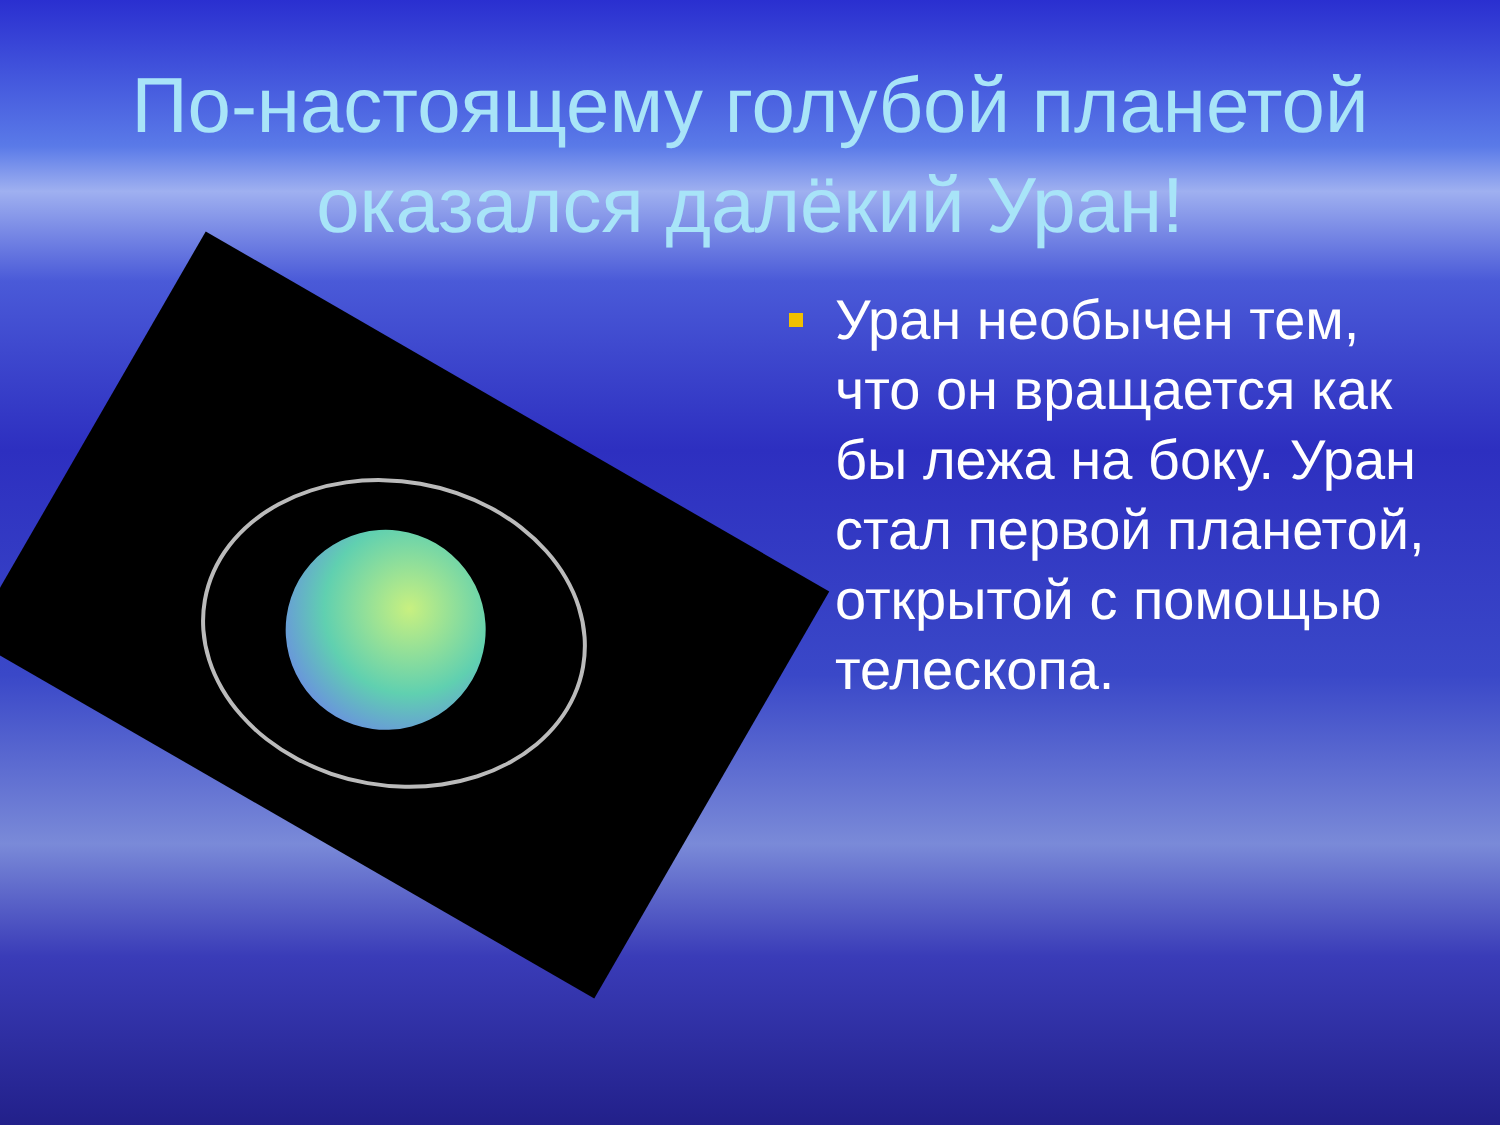По-настоящему голубой планетой оказался далёкий Уран!
Уран необычен тем, что он вращается как бы лежа на боку. Уран стал первой планетой, открытой с помощью телескопа.